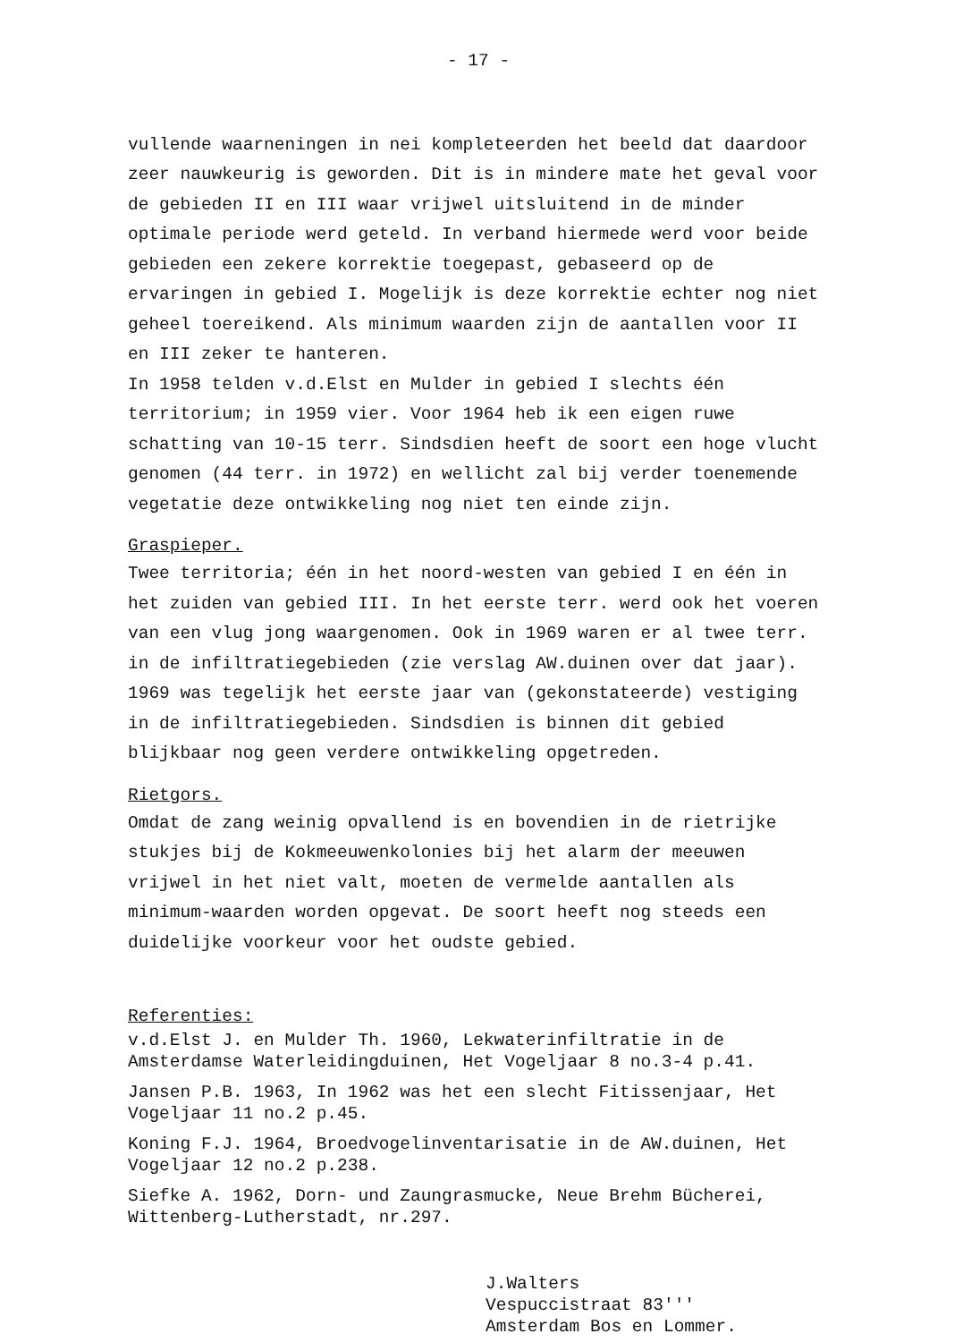- 17 -
vullende waarneningen in nei kompleteerden het beeld dat daardoor zeer nauwkeurig is geworden. Dit is in mindere mate het geval voor de gebieden II en III waar vrijwel uitsluitend in de minder optimale periode werd geteld. In verband hiermede werd voor beide gebieden een zekere korrektie toegepast, gebaseerd op de ervaringen in gebied I. Mogelijk is deze korrektie echter nog niet geheel toereikend. Als minimum waarden zijn de aantallen voor II en III zeker te hanteren.
In 1958 telden v.d.Elst en Mulder in gebied I slechts één territorium; in 1959 vier. Voor 1964 heb ik een eigen ruwe schatting van 10-15 terr. Sindsdien heeft de soort een hoge vlucht genomen (44 terr. in 1972) en wellicht zal bij verder toenemende vegetatie deze ontwikkeling nog niet ten einde zijn.
Graspieper.
Twee territoria; één in het noord-westen van gebied I en één in het zuiden van gebied III. In het eerste terr. werd ook het voeren van een vlug jong waargenomen. Ook in 1969 waren er al twee terr. in de infiltratiegebieden (zie verslag AW.duinen over dat jaar). 1969 was tegelijk het eerste jaar van (gekonstateerde) vestiging in de infiltratiegebieden. Sindsdien is binnen dit gebied blijkbaar nog geen verdere ontwikkeling opgetreden.
Rietgors.
Omdat de zang weinig opvallend is en bovendien in de rietrijke stukjes bij de Kokmeeuwenkolonies bij het alarm der meeuwen vrijwel in het niet valt, moeten de vermelde aantallen als minimum-waarden worden opgevat. De soort heeft nog steeds een duidelijke voorkeur voor het oudste gebied.
Referenties:
v.d.Elst J. en Mulder Th. 1960, Lekwaterinfiltratie in de Amsterdamse Waterleidingduinen, Het Vogeljaar 8 no.3-4 p.41.
Jansen P.B. 1963, In 1962 was het een slecht Fitissenjaar, Het Vogeljaar 11 no.2 p.45.
Koning F.J. 1964, Broedvogelinventarisatie in de AW.duinen, Het Vogeljaar 12 no.2 p.238.
Siefke A. 1962, Dorn- und Zaungrasmucke, Neue Brehm Bücherei, Wittenberg-Lutherstadt, nr.297.
J.Walters
Vespuccistraat 83'''
Amsterdam Bos en Lommer.